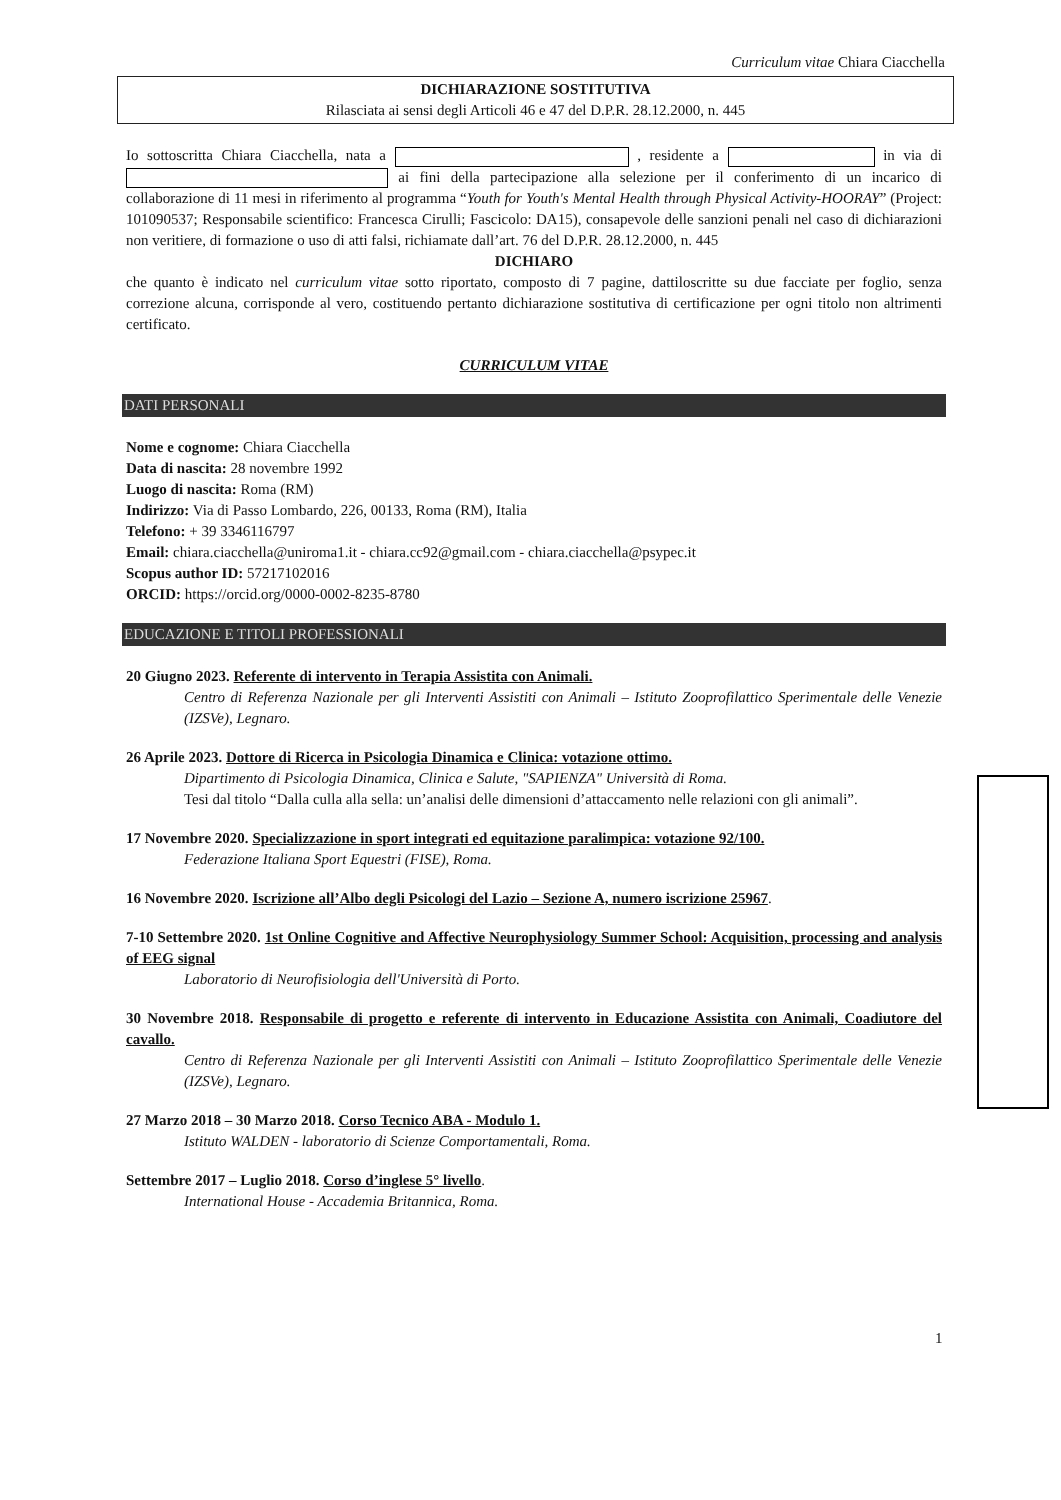Curriculum vitae Chiara Ciacchella
DICHIARAZIONE SOSTITUTIVA
Rilasciata ai sensi degli Articoli 46 e 47 del D.P.R. 28.12.2000, n. 445
Io sottoscritta Chiara Ciacchella, nata a , residente a in via di ai fini della partecipazione alla selezione per il conferimento di un incarico di collaborazione di 11 mesi in riferimento al programma “Youth for Youth's Mental Health through Physical Activity-HOORAY” (Project: 101090537; Responsabile scientifico: Francesca Cirulli; Fascicolo: DA15), consapevole delle sanzioni penali nel caso di dichiarazioni non veritiere, di formazione o uso di atti falsi, richiamate dall’art. 76 del D.P.R. 28.12.2000, n. 445
DICHIARO
che quanto è indicato nel curriculum vitae sotto riportato, composto di 7 pagine, dattiloscritte su due facciate per foglio, senza correzione alcuna, corrisponde al vero, costituendo pertanto dichiarazione sostitutiva di certificazione per ogni titolo non altrimenti certificato.
CURRICULUM VITAE
DATI PERSONALI
Nome e cognome: Chiara Ciacchella
Data di nascita: 28 novembre 1992
Luogo di nascita: Roma (RM)
Indirizzo: Via di Passo Lombardo, 226, 00133, Roma (RM), Italia
Telefono: + 39 3346116797
Email: chiara.ciacchella@uniroma1.it - chiara.cc92@gmail.com - chiara.ciacchella@psypec.it
Scopus author ID: 57217102016
ORCID: https://orcid.org/0000-0002-8235-8780
EDUCAZIONE E TITOLI PROFESSIONALI
20 Giugno 2023. Referente di intervento in Terapia Assistita con Animali.
Centro di Referenza Nazionale per gli Interventi Assistiti con Animali – Istituto Zooprofilattico Sperimentale delle Venezie (IZSVe), Legnaro.
26 Aprile 2023. Dottore di Ricerca in Psicologia Dinamica e Clinica: votazione ottimo.
Dipartimento di Psicologia Dinamica, Clinica e Salute, "SAPIENZA" Università di Roma.
Tesi dal titolo “Dalla culla alla sella: un’analisi delle dimensioni d’attaccamento nelle relazioni con gli animali”.
17 Novembre 2020. Specializzazione in sport integrati ed equitazione paralimpica: votazione 92/100.
Federazione Italiana Sport Equestri (FISE), Roma.
16 Novembre 2020. Iscrizione all’Albo degli Psicologi del Lazio – Sezione A, numero iscrizione 25967.
7-10 Settembre 2020. 1st Online Cognitive and Affective Neurophysiology Summer School: Acquisition, processing and analysis of EEG signal
Laboratorio di Neurofisiologia dell'Università di Porto.
30 Novembre 2018. Responsabile di progetto e referente di intervento in Educazione Assistita con Animali, Coadiutore del cavallo.
Centro di Referenza Nazionale per gli Interventi Assistiti con Animali – Istituto Zooprofilattico Sperimentale delle Venezie (IZSVe), Legnaro.
27 Marzo 2018 – 30 Marzo 2018. Corso Tecnico ABA - Modulo 1.
Istituto WALDEN - laboratorio di Scienze Comportamentali, Roma.
Settembre 2017 – Luglio 2018. Corso d’inglese 5° livello.
International House - Accademia Britannica, Roma.
1